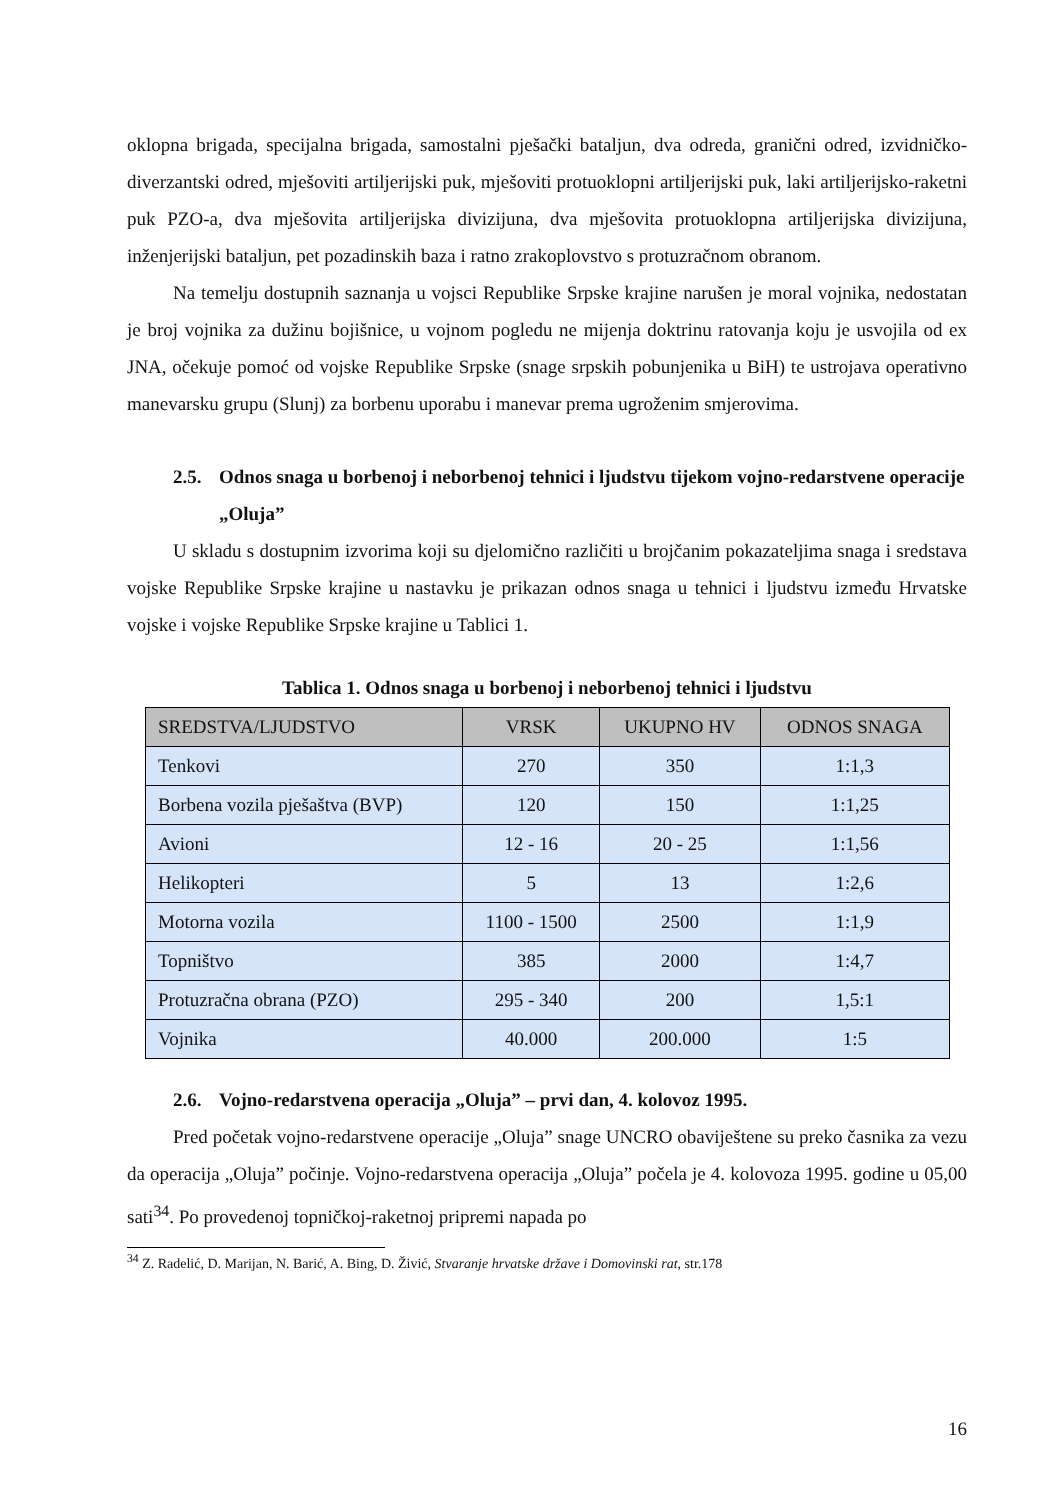oklopna brigada, specijalna brigada, samostalni pješački bataljun, dva odreda, granični odred, izvidničko-diverzantski odred, mješoviti artiljerijski puk, mješoviti protuoklopni artiljerijski puk, laki artiljerijsko-raketni puk PZO-a, dva mješovita artiljerijska divizijuna, dva mješovita protuoklopna artiljerijska divizijuna, inženjerijski bataljun, pet pozadinskih baza i ratno zrakoplovstvo s protuzračnom obranom.
Na temelju dostupnih saznanja u vojsci Republike Srpske krajine narušen je moral vojnika, nedostatan je broj vojnika za dužinu bojišnice, u vojnom pogledu ne mijenja doktrinu ratovanja koju je usvojila od ex JNA, očekuje pomoć od vojske Republike Srpske (snage srpskih pobunjenika u BiH) te ustrojava operativno manevarsku grupu (Slunj) za borbenu uporabu i manevar prema ugroženim smjerovima.
2.5. Odnos snaga u borbenoj i neborbenoj tehnici i ljudstvu tijekom vojno-redarstvene operacije „Oluja”
U skladu s dostupnim izvorima koji su djelomično različiti u brojčanim pokazateljima snaga i sredstava vojske Republike Srpske krajine u nastavku je prikazan odnos snaga u tehnici i ljudstvu između Hrvatske vojske i vojske Republike Srpske krajine u Tablici 1.
Tablica 1. Odnos snaga u borbenoj i neborbenoj tehnici i ljudstvu
| SREDSTVA/LJUDSTVO | VRSK | UKUPNO HV | ODNOS SNAGA |
| --- | --- | --- | --- |
| Tenkovi | 270 | 350 | 1:1,3 |
| Borbena vozila pješaštva (BVP) | 120 | 150 | 1:1,25 |
| Avioni | 12 - 16 | 20 - 25 | 1:1,56 |
| Helikopteri | 5 | 13 | 1:2,6 |
| Motorna vozila | 1100 - 1500 | 2500 | 1:1,9 |
| Topništvo | 385 | 2000 | 1:4,7 |
| Protuzračna obrana (PZO) | 295 - 340 | 200 | 1,5:1 |
| Vojnika | 40.000 | 200.000 | 1:5 |
2.6. Vojno-redarstvena operacija „Oluja” – prvi dan, 4. kolovoz 1995.
Pred početak vojno-redarstvene operacije „Oluja” snage UNCRO obaviještene su preko časnika za vezu da operacija „Oluja” počinje. Vojno-redarstvena operacija „Oluja” počela je 4. kolovoza 1995. godine u 05,00 sati<sup>34</sup>. Po provedenoj topničkoj-raketnoj pripremi napada po
<sup>34</sup> Z. Radelić, D. Marijan, N. Barić, A. Bing, D. Živić, Stvaranje hrvatske države i Domovinski rat, str.178
16